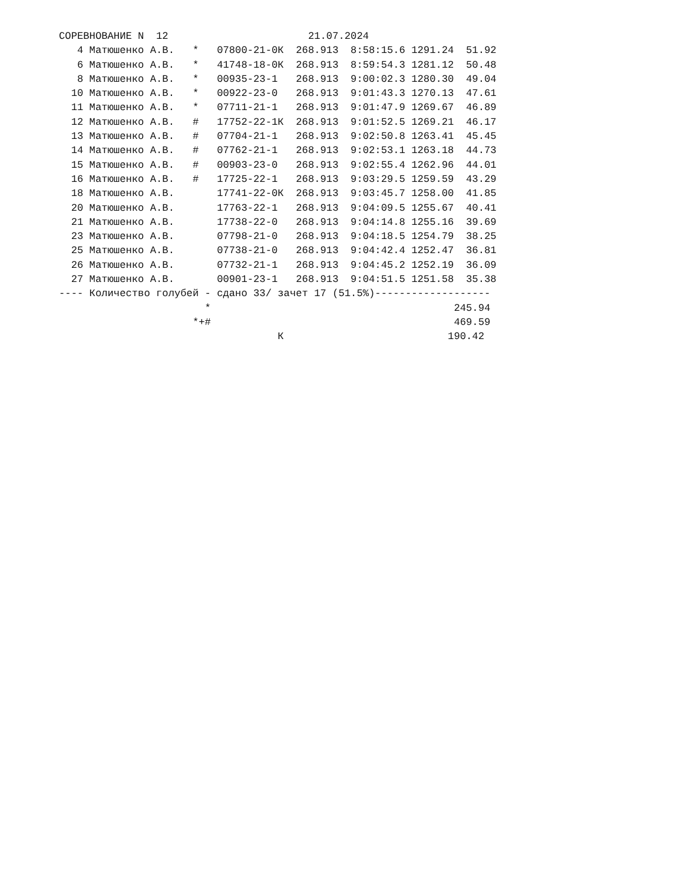СОРЕВНОВАНИЕ N  12                       21.07.2024
   4 Матюшенко А.В.   *   07800-21-0К  268.913  8:58:15.6 1291.24  51.92
   6 Матюшенко А.В.   *   41748-18-0К  268.913  8:59:54.3 1281.12  50.48
   8 Матюшенко А.В.   *   00935-23-1   268.913  9:00:02.3 1280.30  49.04
  10 Матюшенко А.В.   *   00922-23-0   268.913  9:01:43.3 1270.13  47.61
  11 Матюшенко А.В.   *   07711-21-1   268.913  9:01:47.9 1269.67  46.89
  12 Матюшенко А.В.   #   17752-22-1К  268.913  9:01:52.5 1269.21  46.17
  13 Матюшенко А.В.   #   07704-21-1   268.913  9:02:50.8 1263.41  45.45
  14 Матюшенко А.В.   #   07762-21-1   268.913  9:02:53.1 1263.18  44.73
  15 Матюшенко А.В.   #   00903-23-0   268.913  9:02:55.4 1262.96  44.01
  16 Матюшенко А.В.   #   17725-22-1   268.913  9:03:29.5 1259.59  43.29
  18 Матюшенко А.В.       17741-22-0К  268.913  9:03:45.7 1258.00  41.85
  20 Матюшенко А.В.       17763-22-1   268.913  9:04:09.5 1255.67  40.41
  21 Матюшенко А.В.       17738-22-0   268.913  9:04:14.8 1255.16  39.69
  23 Матюшенко А.В.       07798-21-0   268.913  9:04:18.5 1254.79  38.25
  25 Матюшенко А.В.       07738-21-0   268.913  9:04:42.4 1252.47  36.81
  26 Матюшенко А.В.       07732-21-1   268.913  9:04:45.2 1252.19  36.09
  27 Матюшенко А.В.       00901-23-1   268.913  9:04:51.5 1251.58  35.38
---- Количество голубей - сдано 33/ зачет 17 (51.5%)-------------------
                        *                                        245.94
                      *+#                                        469.59
                                    К                           190.42